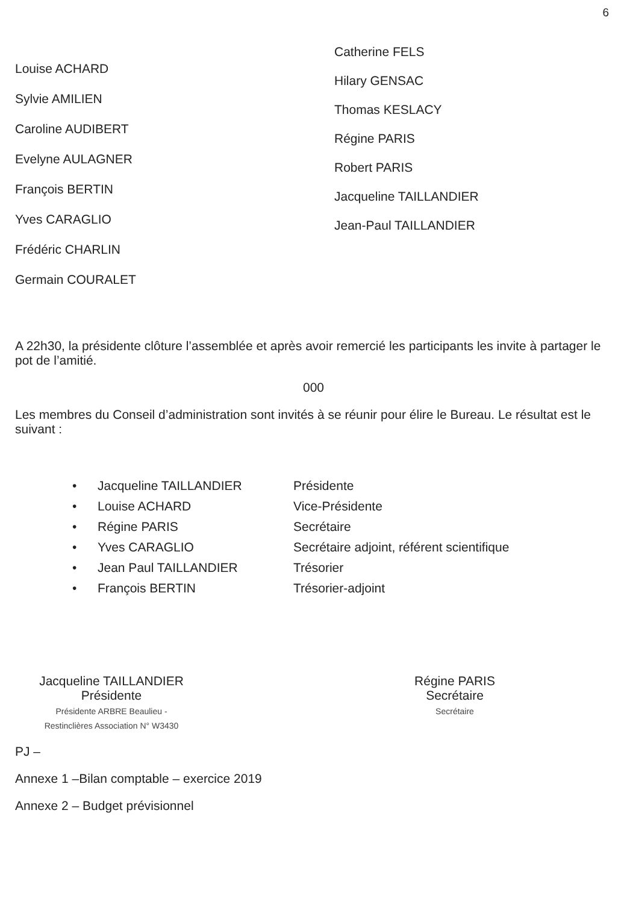6
Louise ACHARD
Sylvie AMILIEN
Caroline AUDIBERT
Evelyne AULAGNER
François BERTIN
Yves CARAGLIO
Frédéric CHARLIN
Germain COURALET
Catherine FELS
Hilary GENSAC
Thomas KESLACY
Régine PARIS
Robert PARIS
Jacqueline TAILLANDIER
Jean-Paul TAILLANDIER
A 22h30, la présidente clôture l’assemblée et après avoir remercié les participants les invite à partager le pot de l’amitié.
000
Les membres du Conseil d’administration sont invités à se réunir pour élire le Bureau. Le résultat est le suivant :
• Jacqueline TAILLANDIER Présidente
• Louise ACHARD Vice-Présidente
• Régine PARIS Secrétaire
• Yves CARAGLIO Secrétaire adjoint, référent scientifique
• Jean Paul TAILLANDIER Trésorier
• François BERTIN Trésorier-adjoint
Jacqueline TAILLANDIER
Présidente
Présidente ARBRE Beaulieu - Restinclières Association N° W3430
Régine PARIS
Secrétaire
Secrétaire
PJ –
Annexe 1 –Bilan comptable – exercice 2019
Annexe 2 – Budget prévisionnel